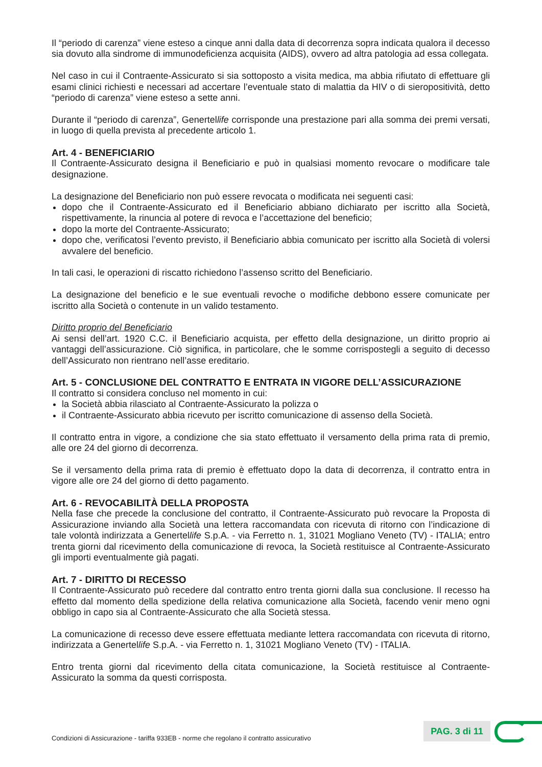Il “periodo di carenza” viene esteso a cinque anni dalla data di decorrenza sopra indicata qualora il decesso sia dovuto alla sindrome di immunodeficienza acquisita (AIDS), ovvero ad altra patologia ad essa collegata.
Nel caso in cui il Contraente-Assicurato si sia sottoposto a visita medica, ma abbia rifiutato di effettuare gli esami clinici richiesti e necessari ad accertare l’eventuale stato di malattia da HIV o di sieropositività, detto “periodo di carenza” viene esteso a sette anni.
Durante il “periodo di carenza”, Genertellife corrisponde una prestazione pari alla somma dei premi versati, in luogo di quella prevista al precedente articolo 1.
Art. 4 - BENEFICIARIO
Il Contraente-Assicurato designa il Beneficiario e può in qualsiasi momento revocare o modificare tale designazione.
La designazione del Beneficiario non può essere revocata o modificata nei seguenti casi:
dopo che il Contraente-Assicurato ed il Beneficiario abbiano dichiarato per iscritto alla Società, rispettivamente, la rinuncia al potere di revoca e l’accettazione del beneficio;
dopo la morte del Contraente-Assicurato;
dopo che, verificatosi l’evento previsto, il Beneficiario abbia comunicato per iscritto alla Società di volersi avvalere del beneficio.
In tali casi, le operazioni di riscatto richiedono l’assenso scritto del Beneficiario.
La designazione del beneficio e le sue eventuali revoche o modifiche debbono essere comunicate per iscritto alla Società o contenute in un valido testamento.
Diritto proprio del Beneficiario
Ai sensi dell’art. 1920 C.C. il Beneficiario acquista, per effetto della designazione, un diritto proprio ai vantaggi dell’assicurazione. Ciò significa, in particolare, che le somme corrispostegli a seguito di decesso dell’Assicurato non rientrano nell’asse ereditario.
Art. 5 - CONCLUSIONE DEL CONTRATTO E ENTRATA IN VIGORE DELL’ASSICURAZIONE
Il contratto si considera concluso nel momento in cui:
la Società abbia rilasciato al Contraente-Assicurato la polizza o
il Contraente-Assicurato abbia ricevuto per iscritto comunicazione di assenso della Società.
Il contratto entra in vigore, a condizione che sia stato effettuato il versamento della prima rata di premio, alle ore 24 del giorno di decorrenza.
Se il versamento della prima rata di premio è effettuato dopo la data di decorrenza, il contratto entra in vigore alle ore 24 del giorno di detto pagamento.
Art. 6 - REVOCABILITÀ DELLA PROPOSTA
Nella fase che precede la conclusione del contratto, il Contraente-Assicurato può revocare la Proposta di Assicurazione inviando alla Società una lettera raccomandata con ricevuta di ritorno con l’indicazione di tale volontà indirizzata a Genertellife S.p.A. - via Ferretto n. 1, 31021 Mogliano Veneto (TV) - ITALIA; entro trenta giorni dal ricevimento della comunicazione di revoca, la Società restituisce al Contraente-Assicurato gli importi eventualmente già pagati.
Art. 7 - DIRITTO DI RECESSO
Il Contraente-Assicurato può recedere dal contratto entro trenta giorni dalla sua conclusione. Il recesso ha effetto dal momento della spedizione della relativa comunicazione alla Società, facendo venir meno ogni obbligo in capo sia al Contraente-Assicurato che alla Società stessa.
La comunicazione di recesso deve essere effettuata mediante lettera raccomandata con ricevuta di ritorno, indirizzata a Genertellife S.p.A. - via Ferretto n. 1, 31021 Mogliano Veneto (TV) - ITALIA.
Entro trenta giorni dal ricevimento della citata comunicazione, la Società restituisce al Contraente-Assicurato la somma da questi corrisposta.
Condizioni di Assicurazione - tariffa 933EB - norme che regolano il contratto assicurativo
PAG. 3 di 11